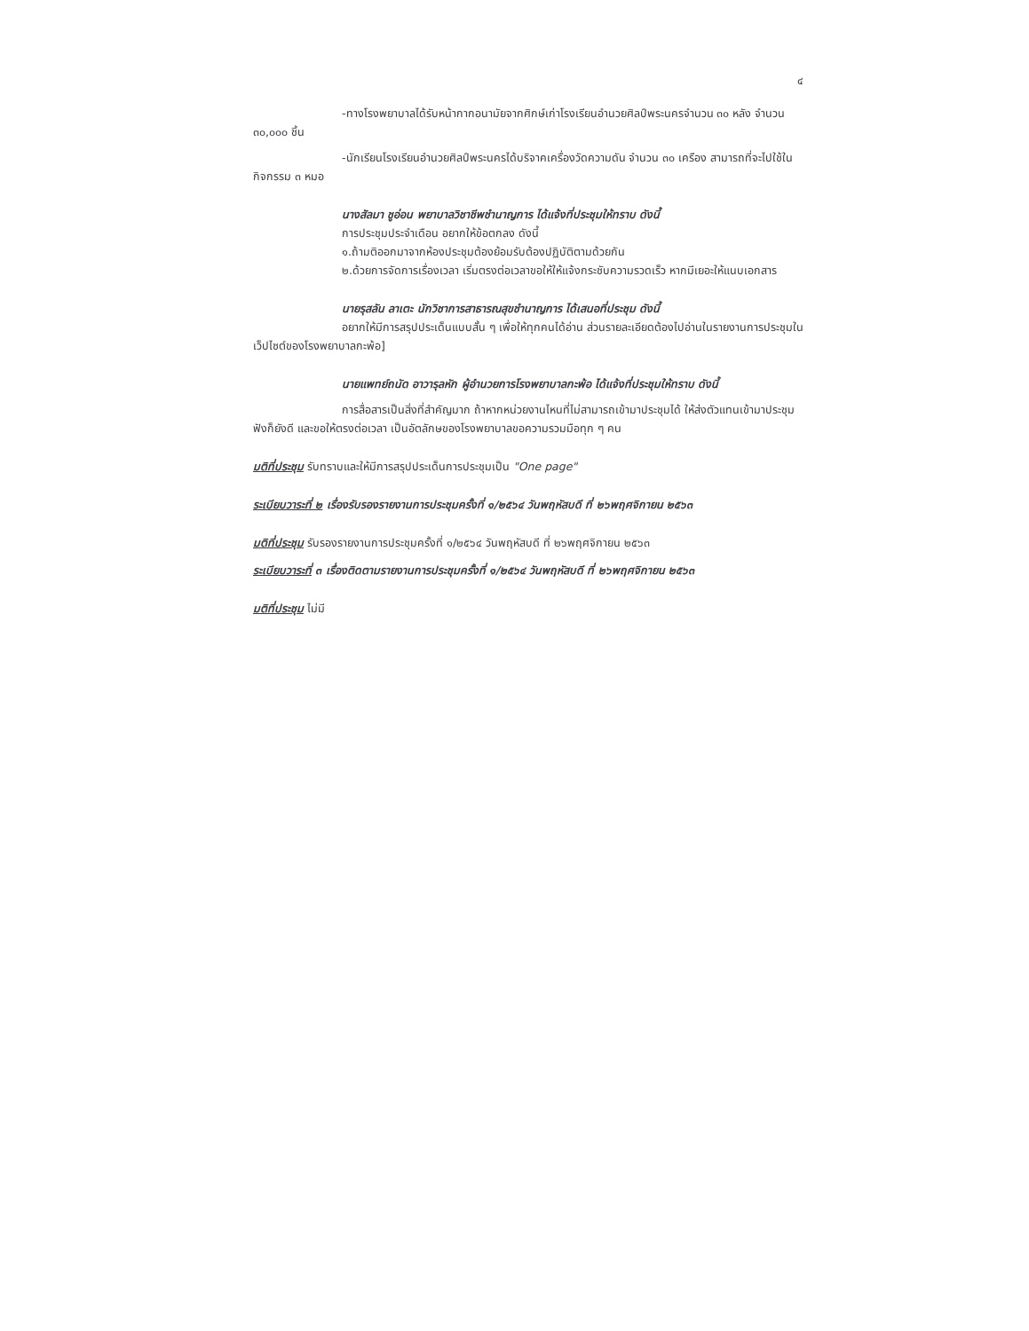๔
-ทางโรงพยาบาลได้รับหน้ากากอนามัยจากศิกษ์เก่าโรงเรียนอำนวยศิลป์พระนครจำนวน ๓๐ หลัง จำนวน ๓๐,๐๐๐ ชิ้น
-นักเรียนโรงเรียนอำนวยศิลป์พระนครได้บริจาคเครื่องวัดความดัน จำนวน ๓๐ เครือง สามารถที่จะไปใช้ในกิจกรรม ๓ หมอ
นางสัลมา ชูอ่อน พยาบาลวิชาชีพชำนาญการ ได้แจ้งที่ประชุมให้ทราบ ดังนี้
การประชุมประจำเดือน อยากให้ข้อตกลง ดังนี้
๑.ถ้ามติออกมาจากห้องประชุมต้องย้อมรับต้องปฏิบัติตามด้วยกัน
๒.ด้วยการจัดการเรื่องเวลา เริ่มตรงต่อเวลาขอให้ให้แจ้งกระชับความรวดเร็ว หากมีเยอะให้แนบเอกสาร
นายรุสลัน ลาเตะ นักวิชาการสาธารณสุขชำนาญการ ได้เสนอที่ประชุม ดังนี้
อยากให้มีการสรุปประเด็นแบบสั้น ๆ เพื่อให้ทุกคนได้อ่าน ส่วนรายละเอียดต้องไปอ่านในรายงานการประชุมในเว็ปไซต์ของโรงพยาบาลกะพ้อ]
นายแพทย์ถนัด อาวารุลหัก ผู้อำนวยการโรงพยาบาลกะพ้อ ได้แจ้งที่ประชุมให้ทราบ ดังนี้
การสื่อสารเป็นสิ่งที่สำคัญมาก ถ้าหากหน่วยงานไหนที่ไม่สามารถเข้ามาประชุมได้ ให้ส่งตัวแทนเข้ามาประชุมฟังก็ยังดี และขอให้ตรงต่อเวลา เป็นอัตลักษของโรงพยาบาลขอความรวมมือทุก ๆ คน
มติที่ประชุม รับทราบและให้มีการสรุปประเด็นการประชุมเป็น "One page"
ระเบียบวาระที่ ๒ เรื่องรับรองรายงานการประชุมครั้งที่ ๑/๒๕๖๔ วันพฤหัสบดี ที่ ๒๖พฤศจิกายน ๒๕๖๓
มติที่ประชุม รับรองรายงานการประชุมครั้งที่ ๑/๒๕๖๔ วันพฤหัสบดี ที่ ๒๖พฤศจิกายน ๒๕๖๓
ระเบียบวาระที่ ๓ เรื่องติดตามรายงานการประชุมครั้งที่ ๑/๒๕๖๔ วันพฤหัสบดี ที่ ๒๖พฤศจิกายน ๒๕๖๓
มติที่ประชุม ไม่มี